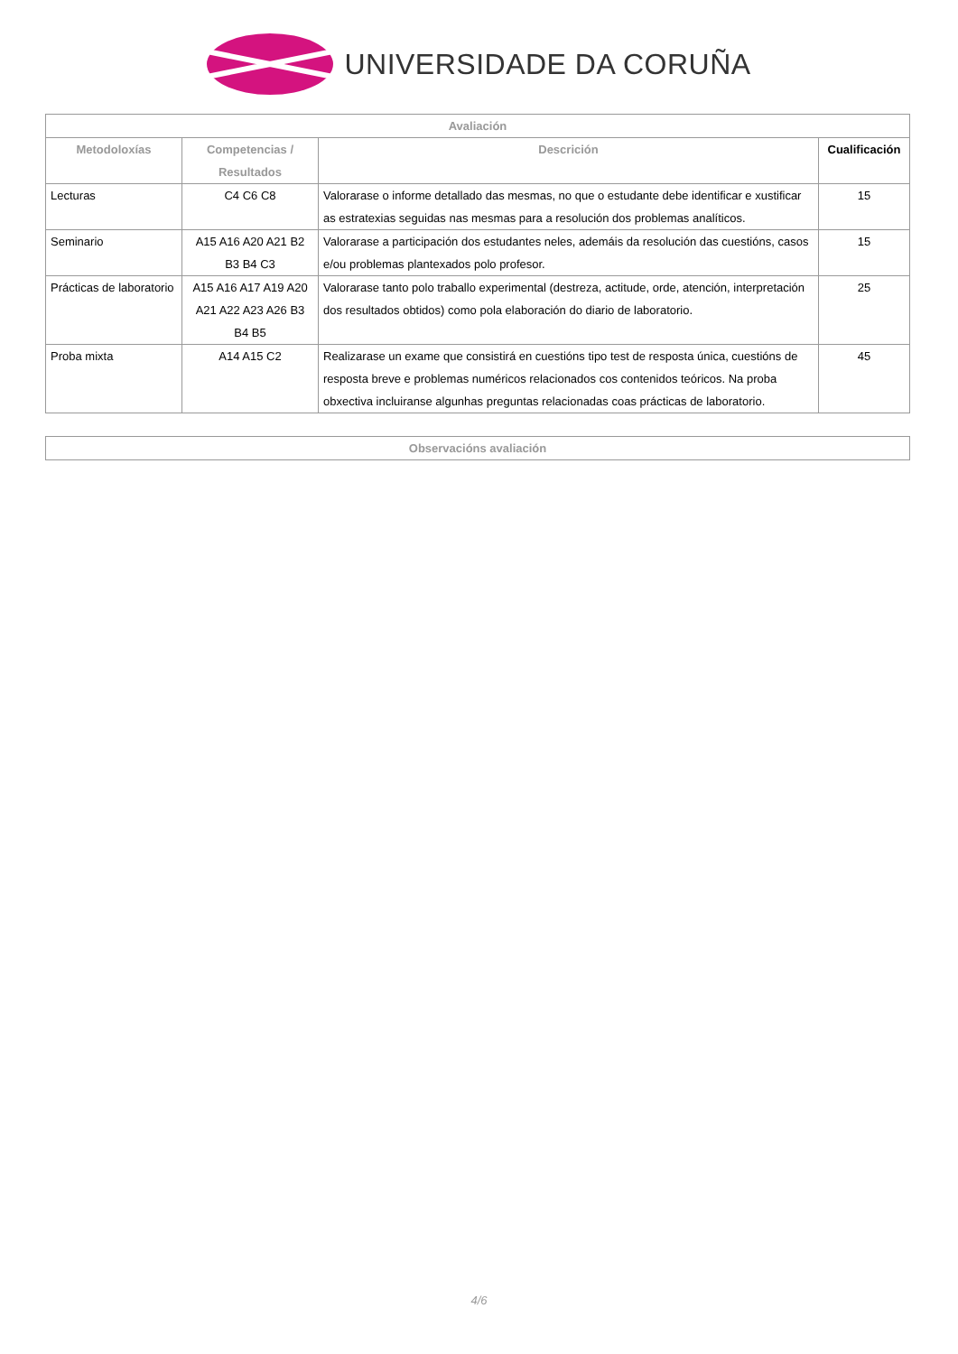UNIVERSIDADE DA CORUÑA
| Avaliación | | | |
| --- | --- | --- | --- |
| Metodoloxías | Competencias / Resultados | Descrición | Cualificación |
| Lecturas | C4 C6 C8 | Valorarase o informe detallado das mesmas, no que o estudante debe identificar e xustificar as estratexias seguidas nas mesmas para a resolución dos problemas analíticos. | 15 |
| Seminario | A15 A16 A20 A21 B2 B3 B4 C3 | Valorarase a participación dos estudantes neles, ademáis da resolución das cuestións, casos e/ou problemas plantexados polo profesor. | 15 |
| Prácticas de laboratorio | A15 A16 A17 A19 A20 A21 A22 A23 A26 B3 B4 B5 | Valorarase tanto polo traballo experimental (destreza, actitude, orde, atención, interpretación dos resultados obtidos) como pola elaboración do diario de laboratorio. | 25 |
| Proba mixta | A14 A15 C2 | Realizarase un exame que consistirá en cuestións tipo test de resposta única, cuestións de resposta breve e problemas numéricos relacionados cos contenidos teóricos. Na proba obxectiva incluiranse algunhas preguntas relacionadas coas prácticas de laboratorio. | 45 |
| Observacións avaliación |
| --- |
4/6